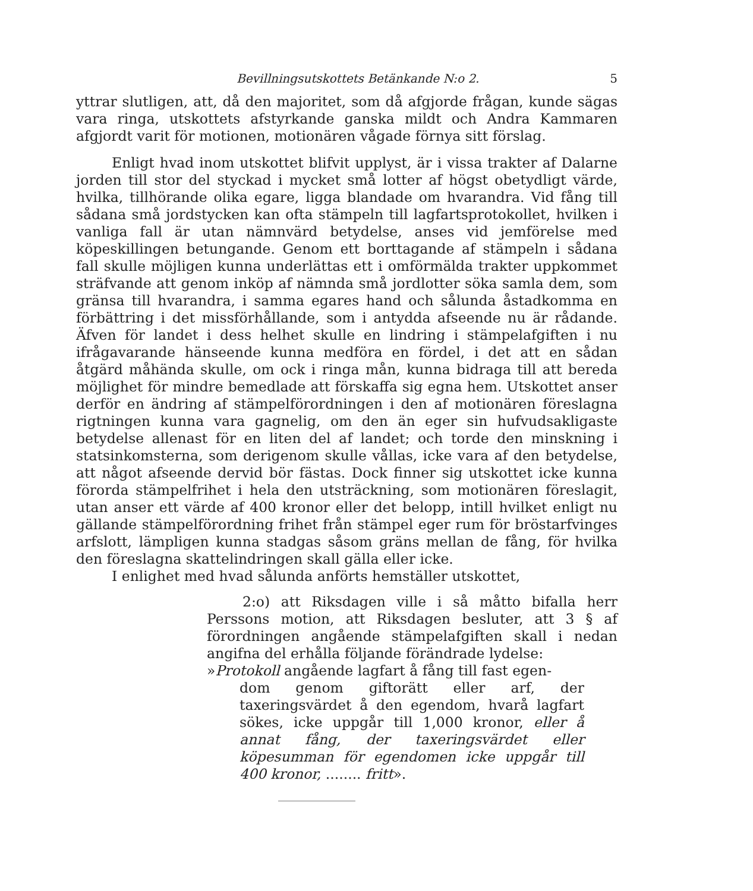Bevillningsutskottets Betänkande N:o 2. 5
yttrar slutligen, att, då den majoritet, som då afgjorde frågan, kunde sägas vara ringa, utskottets afstyrkande ganska mildt och Andra Kammaren afgjordt varit för motionen, motionären vågade förnya sitt förslag.
Enligt hvad inom utskottet blifvit upplyst, är i vissa trakter af Dalarne jorden till stor del styckad i mycket små lotter af högst obetydligt värde, hvilka, tillhörande olika egare, ligga blandade om hvarandra. Vid fång till sådana små jordstycken kan ofta stämpeln till lagfartsprotokollet, hvilken i vanliga fall är utan nämnvärd betydelse, anses vid jemförelse med köpeskillingen betungande. Genom ett borttagande af stämpeln i sådana fall skulle möjligen kunna underlättas ett i omförmälda trakter uppkommet sträfvande att genom inköp af nämnda små jordlotter söka samla dem, som gränsa till hvarandra, i samma egares hand och sålunda åstadkomma en förbättring i det missförhållande, som i antydda afseende nu är rådande. Äfven för landet i dess helhet skulle en lindring i stämpelafgiften i nu ifrågavarande hänseende kunna medföra en fördel, i det att en sådan åtgärd måhända skulle, om ock i ringa mån, kunna bidraga till att bereda möjlighet för mindre bemedlade att förskaffa sig egna hem. Utskottet anser derför en ändring af stämpelförordningen i den af motionären föreslagna rigtningen kunna vara gagnelig, om den än eger sin hufvudsakligaste betydelse allenast för en liten del af landet; och torde den minskning i statsinkomsterna, som derigenom skulle vållas, icke vara af den betydelse, att något afseende dervid bör fästas. Dock finner sig utskottet icke kunna förorda stämpelfrihet i hela den utsträckning, som motionären föreslagit, utan anser ett värde af 400 kronor eller det belopp, intill hvilket enligt nu gällande stämpelförordning frihet från stämpel eger rum för bröstarfvinges arfslott, lämpligen kunna stadgas såsom gräns mellan de fång, för hvilka den föreslagna skattelindringen skall gälla eller icke.
I enlighet med hvad sålunda anförts hemställer utskottet,
2:o) att Riksdagen ville i så måtto bifalla herr Perssons motion, att Riksdagen besluter, att 3 § af förordningen angående stämpelafgiften skall i nedan angifna del erhålla följande förändrade lydelse:
»Protokoll angående lagfart å fång till fast egen-
dom genom giftorätt eller arf, der taxeringsvärdet å den egendom, hvarå lagfart sökes, icke uppgår till 1,000 kronor, eller å annat fång, der taxeringsvärdet eller köpesumman för egendomen icke uppgår till 400 kronor, ........ fritt».